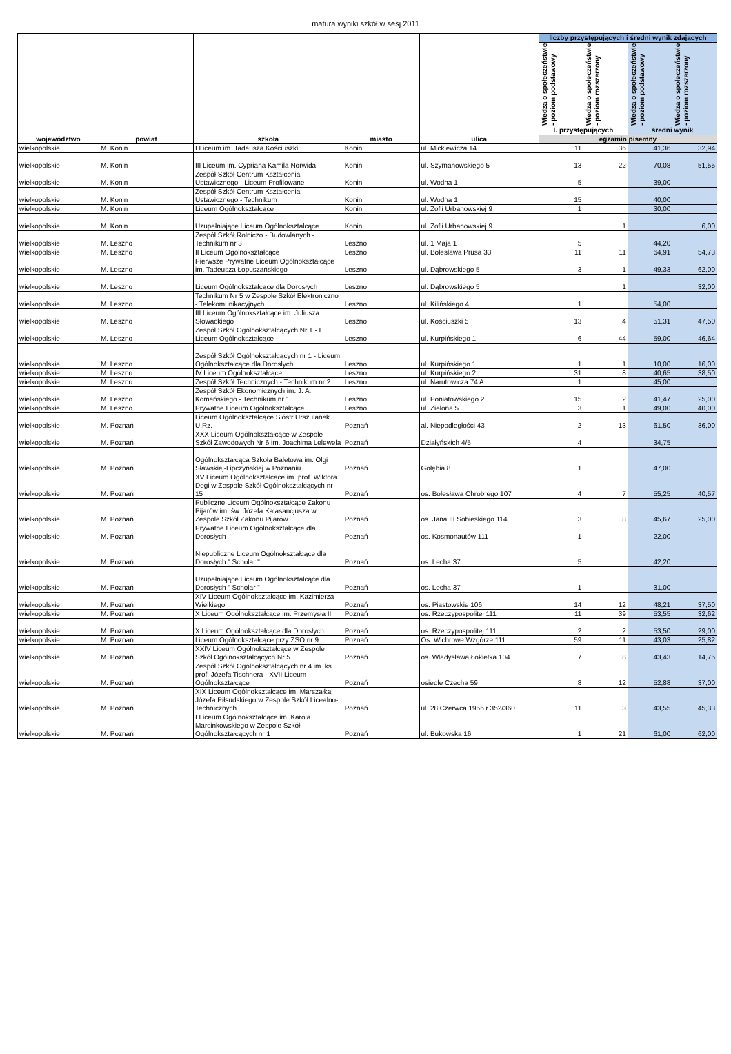matura wyniki szkół w sesj 2011
| województwo | powiat | szkoła | miasto | ulica | liczby przystępujących i średni wynik zdających | | | |
| --- | --- | --- | --- | --- | --- | --- | --- | --- |
| | | | | | Wiedza o społeczeństwie - poziom podstawowy | Wiedza o społeczeństwie - poziom rozszerzony | Wiedza o społeczeństwie - poziom podstawowy | Wiedza o społeczeństwie - poziom rozszerzony |
| | | | | | l. przystępujących | | średni wynik | |
| | | | | | egzamin pisemny | | | |
| wielkopolskie | M. Konin | I Liceum im. Tadeusza Kościuszki | Konin | ul. Mickiewicza 14 | 11 | 36 | 41,36 | 32,94 |
| wielkopolskie | M. Konin | III Liceum im. Cypriana Kamila Norwida | Konin | ul. Szymanowskiego 5 | 13 | 22 | 70,08 | 51,55 |
| wielkopolskie | M. Konin | Zespół Szkół Centrum Kształcenia Ustawicznego - Liceum Profilowane | Konin | ul. Wodna 1 | 5 | | 39,00 | |
| wielkopolskie | M. Konin | Zespół Szkół Centrum Kształcenia Ustawicznego - Technikum | Konin | ul. Wodna 1 | 15 | | 40,00 | |
| wielkopolskie | M. Konin | Liceum Ogólnokształcące | Konin | ul. Zofii Urbanowskiej 9 | 1 | | 30,00 | |
| wielkopolskie | M. Konin | Uzupełniające Liceum Ogólnokształcące | Konin | ul. Zofii Urbanowskiej 9 | | 1 | | 6,00 |
| wielkopolskie | M. Leszno | Zespół Szkół Rolniczo - Budowlanych - Technikum nr 3 | Leszno | ul. 1 Maja 1 | 5 | | 44,20 | |
| wielkopolskie | M. Leszno | II Liceum Ogólnokształcące | Leszno | ul. Bolesława Prusa 33 | 11 | 11 | 64,91 | 54,73 |
| wielkopolskie | M. Leszno | Pierwsze Prywatne Liceum Ogólnokształcące im. Tadeusza Łopuszańskiego | Leszno | ul. Dąbrowskiego 5 | 3 | 1 | 49,33 | 62,00 |
| wielkopolskie | M. Leszno | Liceum Ogólnokształcące dla Dorosłych | Leszno | ul. Dąbrowskiego 5 | | 1 | | 32,00 |
| wielkopolskie | M. Leszno | Technikum Nr 5 w Zespole Szkół Elektroniczno - Telekomunikacyjnych | Leszno | ul. Kilińskiego 4 | 1 | | 54,00 | |
| wielkopolskie | M. Leszno | III Liceum Ogólnokształcące im. Juliusza Słowackiego | Leszno | ul. Kościuszki 5 | 13 | 4 | 51,31 | 47,50 |
| wielkopolskie | M. Leszno | Zespół Szkół Ogólnokształcących Nr 1 - I Liceum Ogólnokształcące | Leszno | ul. Kurpińskiego 1 | 6 | 44 | 59,00 | 46,64 |
| wielkopolskie | M. Leszno | Zespół Szkół Ogólnokształcących nr 1 - Liceum Ogólnokształcące dla Dorosłych | Leszno | ul. Kurpińskiego 1 | 1 | 1 | 10,00 | 16,00 |
| wielkopolskie | M. Leszno | IV Liceum Ogólnokształcące | Leszno | ul. Kurpińskiego 2 | 31 | 8 | 40,65 | 38,50 |
| wielkopolskie | M. Leszno | Zespół Szkół Technicznych - Technikum nr 2 | Leszno | ul. Narutowicza 74 A | 1 | | 45,00 | |
| wielkopolskie | M. Leszno | Zespół Szkół Ekonomicznych im. J. A. Komeńskiego - Technikum nr 1 | Leszno | ul. Poniatowskiego 2 | 15 | 2 | 41,47 | 25,00 |
| wielkopolskie | M. Leszno | Prywatne Liceum Ogólnokształcące | Leszno | ul. Zielona 5 | 3 | 1 | 49,00 | 40,00 |
| wielkopolskie | M. Poznań | Liceum Ogólnokształcące Sióstr Urszulanek U.Rz. | Poznań | al. Niepodległości 43 | 2 | 13 | 61,50 | 36,00 |
| wielkopolskie | M. Poznań | XXX Liceum Ogólnokształcące w Zespole Szkół Zawodowych Nr 6 im. Joachima Lelewela | Poznań | Działyńskich 4/5 | 4 | | 34,75 | |
| wielkopolskie | M. Poznań | Ogólnokształcąca Szkoła Baletowa im. Olgi Sławskiej-Lipczyńskiej w Poznaniu | Poznań | Gołębia 8 | 1 | | 47,00 | |
| wielkopolskie | M. Poznań | XV Liceum Ogólnokształcące im. prof. Wiktora Degi w Zespole Szkół Ogólnokształcących nr 15 | Poznań | os. Bolesława Chrobrego 107 | 4 | 7 | 55,25 | 40,57 |
| wielkopolskie | M. Poznań | Publiczne Liceum Ogólnokształcące Zakonu Pijarów im. św. Józefa Kalasancjusza w Zespole Szkół Zakonu Pijarów | Poznań | os. Jana III Sobieskiego 114 | 3 | 8 | 45,67 | 25,00 |
| wielkopolskie | M. Poznań | Prywatne Liceum Ogólnokształcące dla Dorosłych | Poznań | os. Kosmonautów 111 | 1 | | 22,00 | |
| wielkopolskie | M. Poznań | Niepubliczne Liceum Ogólnokształcące dla Dorosłych " Scholar " | Poznań | os. Lecha 37 | 5 | | 42,20 | |
| wielkopolskie | M. Poznań | Uzupełniające Liceum Ogólnokształcące dla Dorosłych " Scholar " | Poznań | os. Lecha 37 | 1 | | 31,00 | |
| wielkopolskie | M. Poznań | XIV Liceum Ogólnokształcące im. Kazimierza Wielkiego | Poznań | os. Piastowskie 106 | 14 | 12 | 48,21 | 37,50 |
| wielkopolskie | M. Poznań | X Liceum Ogólnokształcące im. Przemysła II | Poznań | os. Rzeczypospolitej 111 | 11 | 39 | 53,55 | 32,62 |
| wielkopolskie | M. Poznań | X Liceum Ogólnokształcące dla Dorosłych | Poznań | os. Rzeczypospolitej 111 | 2 | 2 | 53,50 | 29,00 |
| wielkopolskie | M. Poznań | Liceum Ogólnokształcące przy ZSO nr 9 | Poznań | Os. Wichrowe Wzgórze 111 | 59 | 11 | 43,03 | 25,82 |
| wielkopolskie | M. Poznań | XXIV Liceum Ogólnokształcące w Zespole Szkół Ogólnokształcących Nr 5 | Poznań | os. Władysława Łokietka 104 | 7 | 8 | 43,43 | 14,75 |
| wielkopolskie | M. Poznań | Zespół Szkół Ogólnokształcących nr 4 im. ks. prof. Józefa Tischnera - XVII Liceum Ogólnokształcące | Poznań | osiedle Czecha 59 | 8 | 12 | 52,88 | 37,00 |
| wielkopolskie | M. Poznań | XIX Liceum Ogólnokształcące im. Marszałka Józefa Piłsudskiego w Zespole Szkół Licealno-Technicznych | Poznań | ul. 28 Czerwca 1956 r 352/360 | 11 | 3 | 43,55 | 45,33 |
| wielkopolskie | M. Poznań | I Liceum Ogólnokształcące im. Karola Marcinkowskiego w Zespole Szkół Ogólnokształcących nr 1 | Poznań | ul. Bukowska 16 | 1 | 21 | 61,00 | 62,00 |